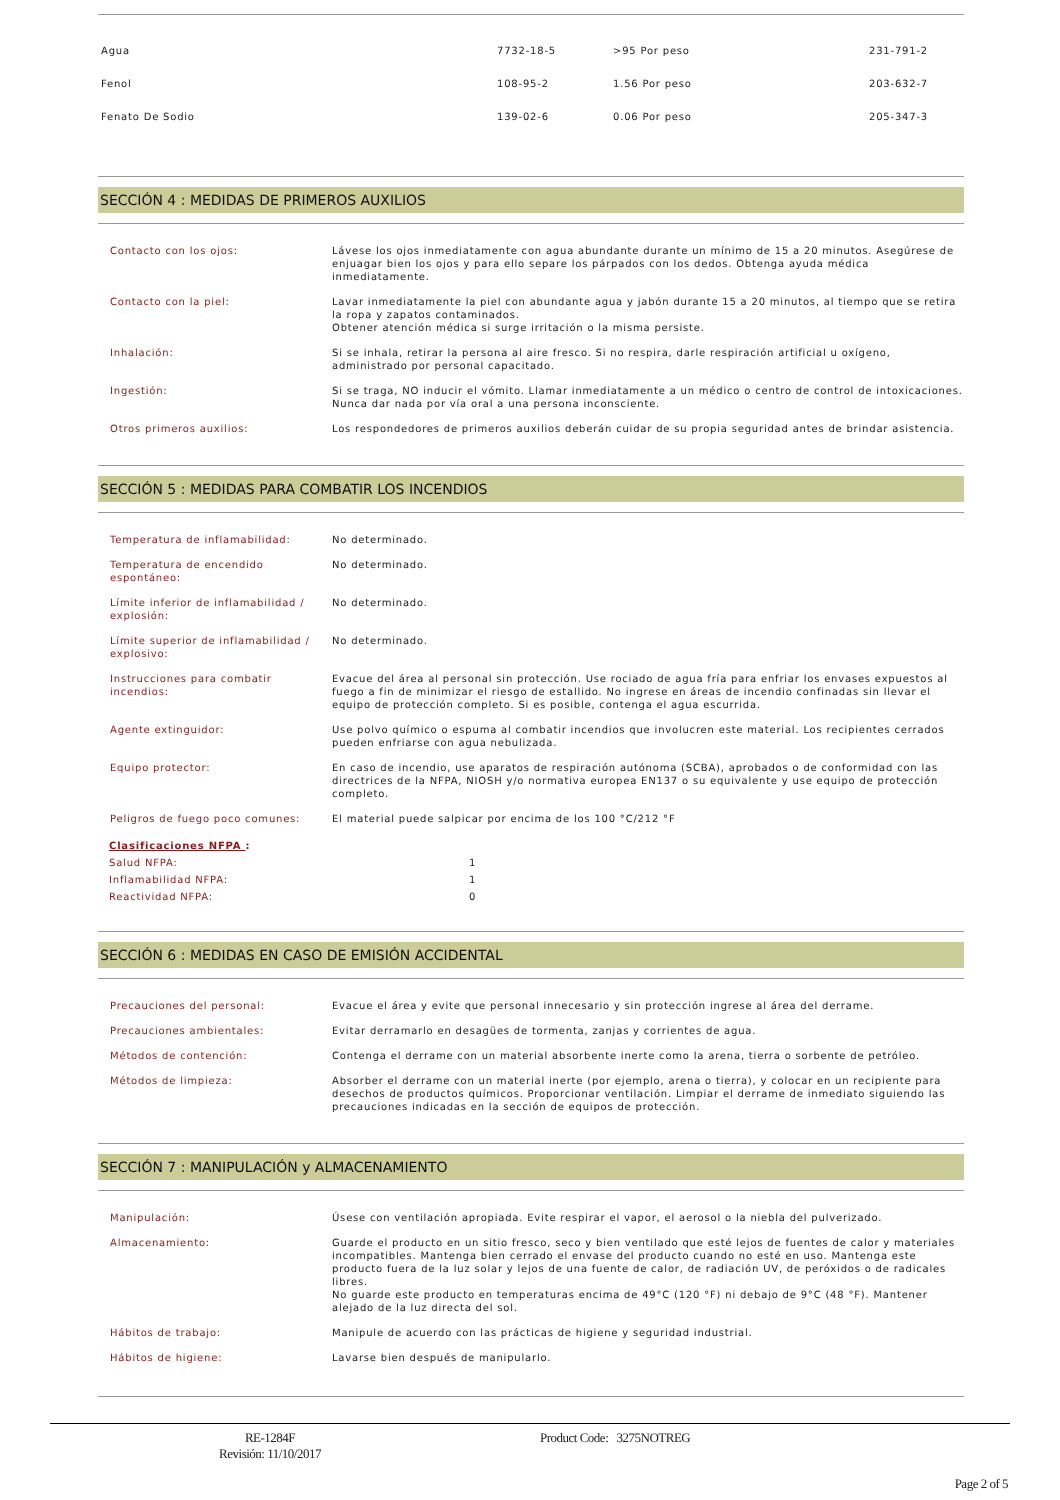| Agua | 7732-18-5 | >95 Por peso | 231-791-2 |
| Fenol | 108-95-2 | 1.56 Por peso | 203-632-7 |
| Fenato De Sodio | 139-02-6 | 0.06 Por peso | 205-347-3 |
SECCIÓN 4 : MEDIDAS DE PRIMEROS AUXILIOS
| Contacto con los ojos: | Lávese los ojos inmediatamente con agua abundante durante un mínimo de 15 a 20 minutos. Asegúrese de enjuagar bien los ojos y para ello separe los párpados con los dedos. Obtenga ayuda médica inmediatamente. |
| Contacto con la piel: | Lavar inmediatamente la piel con abundante agua y jabón durante 15 a 20 minutos, al tiempo que se retira la ropa y zapatos contaminados. Obtener atención médica si surge irritación o la misma persiste. |
| Inhalación: | Si se inhala, retirar la persona al aire fresco. Si no respira, darle respiración artificial u oxígeno, administrado por personal capacitado. |
| Ingestión: | Si se traga, NO inducir el vómito. Llamar inmediatamente a un médico o centro de control de intoxicaciones. Nunca dar nada por vía oral a una persona inconsciente. |
| Otros primeros auxilios: | Los respondedores de primeros auxilios deberán cuidar de su propia seguridad antes de brindar asistencia. |
SECCIÓN 5 : MEDIDAS PARA COMBATIR LOS INCENDIOS
| Temperatura de inflamabilidad: | No determinado. |
| Temperatura de encendido espontáneo: | No determinado. |
| Límite inferior de inflamabilidad / explosión: | No determinado. |
| Límite superior de inflamabilidad / explosivo: | No determinado. |
| Instrucciones para combatir incendios: | Evacue del área al personal sin protección. Use rociado de agua fría para enfriar los envases expuestos al fuego a fin de minimizar el riesgo de estallido. No ingrese en áreas de incendio confinadas sin llevar el equipo de protección completo. Si es posible, contenga el agua escurrida. |
| Agente extinguidor: | Use polvo químico o espuma al combatir incendios que involucren este material. Los recipientes cerrados pueden enfriarse con agua nebulizada. |
| Equipo protector: | En caso de incendio, use aparatos de respiración autónoma (SCBA), aprobados o de conformidad con las directrices de la NFPA, NIOSH y/o normativa europea EN137 o su equivalente y use equipo de protección completo. |
| Peligros de fuego poco comunes: | El material puede salpicar por encima de los 100 °C/212 °F |
Clasificaciones NFPA :
| Salud NFPA: | 1 |
| Inflamabilidad NFPA: | 1 |
| Reactividad NFPA: | 0 |
SECCIÓN 6 : MEDIDAS EN CASO DE EMISIÓN ACCIDENTAL
| Precauciones del personal: | Evacue el área y evite que personal innecesario y sin protección ingrese al área del derrame. |
| Precauciones ambientales: | Evitar derramarlo en desagües de tormenta, zanjas y corrientes de agua. |
| Métodos de contención: | Contenga el derrame con un material absorbente inerte como la arena, tierra o sorbente de petróleo. |
| Métodos de limpieza: | Absorber el derrame con un material inerte (por ejemplo, arena o tierra), y colocar en un recipiente para desechos de productos químicos. Proporcionar ventilación. Limpiar el derrame de inmediato siguiendo las precauciones indicadas en la sección de equipos de protección. |
SECCIÓN 7 : MANIPULACIÓN y ALMACENAMIENTO
| Manipulación: | Úsese con ventilación apropiada. Evite respirar el vapor, el aerosol o la niebla del pulverizado. |
| Almacenamiento: | Guarde el producto en un sitio fresco, seco y bien ventilado que esté lejos de fuentes de calor y materiales incompatibles. Mantenga bien cerrado el envase del producto cuando no esté en uso. Mantenga este producto fuera de la luz solar y lejos de una fuente de calor, de radiación UV, de peróxidos o de radicales libres. No guarde este producto en temperaturas encima de 49°C (120 °F) ni debajo de 9°C (48 °F). Mantener alejado de la luz directa del sol. |
| Hábitos de trabajo: | Manipule de acuerdo con las prácticas de higiene y seguridad industrial. |
| Hábitos de higiene: | Lavarse bien después de manipularlo. |
RE-1284F
Revisión: 11/10/2017
Product Code: 3275NOTREG
Page 2 of 5